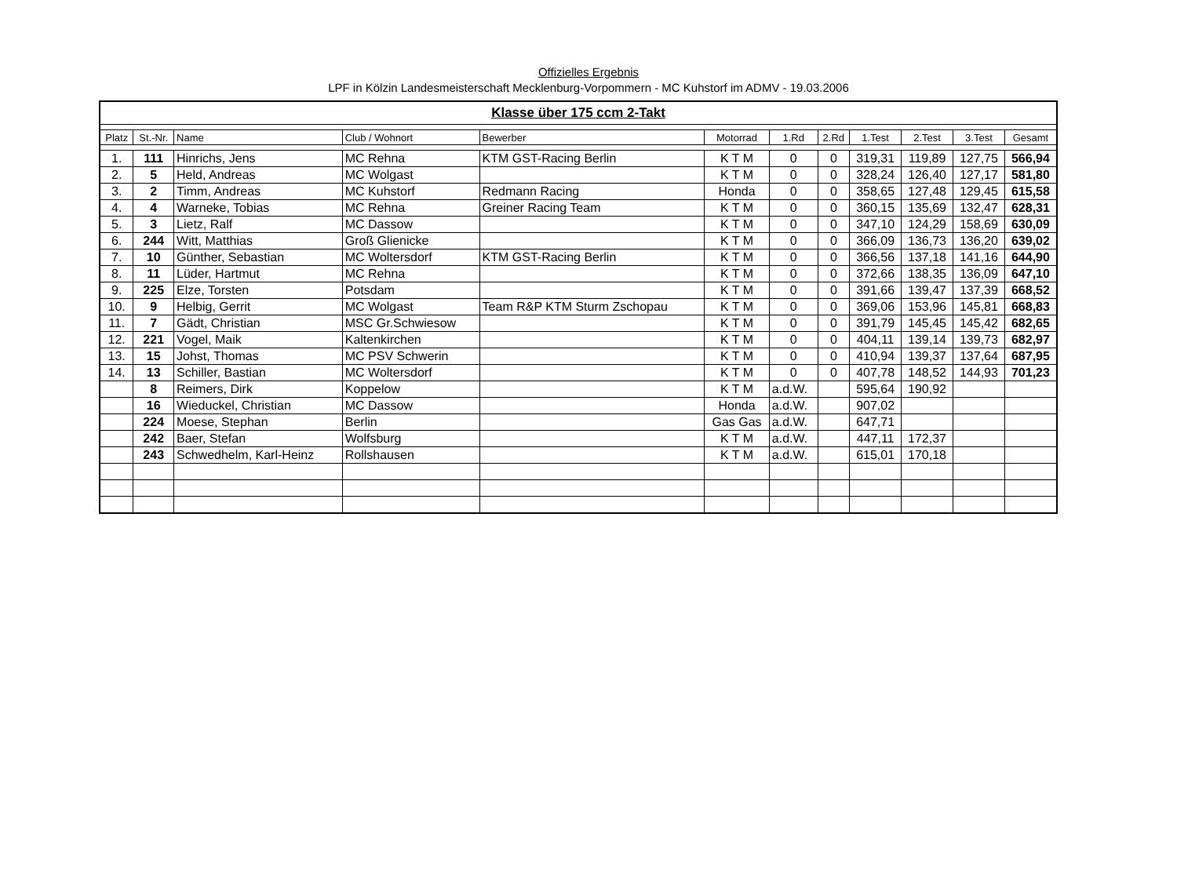Offizielles Ergebnis
LPF in Kölzin Landesmeisterschaft Mecklenburg-Vorpommern - MC Kuhstorf im ADMV - 19.03.2006
| Klasse über 175 ccm 2-Takt | | | | | | | | | | | |
| Platz | St.-Nr. | Name | Club / Wohnort | Bewerber | Motorrad | 1.Rd | 2.Rd | 1.Test | 2.Test | 3.Test | Gesamt |
| 1. | 111 | Hinrichs, Jens | MC Rehna | KTM GST-Racing Berlin | K T M | 0 | 0 | 319,31 | 119,89 | 127,75 | 566,94 |
| 2. | 5 | Held, Andreas | MC Wolgast | | K T M | 0 | 0 | 328,24 | 126,40 | 127,17 | 581,80 |
| 3. | 2 | Timm, Andreas | MC Kuhstorf | Redmann Racing | Honda | 0 | 0 | 358,65 | 127,48 | 129,45 | 615,58 |
| 4. | 4 | Warneke, Tobias | MC Rehna | Greiner Racing Team | K T M | 0 | 0 | 360,15 | 135,69 | 132,47 | 628,31 |
| 5. | 3 | Lietz, Ralf | MC Dassow | | K T M | 0 | 0 | 347,10 | 124,29 | 158,69 | 630,09 |
| 6. | 244 | Witt, Matthias | Groß Glienicke | | K T M | 0 | 0 | 366,09 | 136,73 | 136,20 | 639,02 |
| 7. | 10 | Günther, Sebastian | MC Woltersdorf | KTM GST-Racing Berlin | K T M | 0 | 0 | 366,56 | 137,18 | 141,16 | 644,90 |
| 8. | 11 | Lüder, Hartmut | MC Rehna | | K T M | 0 | 0 | 372,66 | 138,35 | 136,09 | 647,10 |
| 9. | 225 | Elze, Torsten | Potsdam | | K T M | 0 | 0 | 391,66 | 139,47 | 137,39 | 668,52 |
| 10. | 9 | Helbig, Gerrit | MC Wolgast | Team R&P KTM Sturm Zschopau | K T M | 0 | 0 | 369,06 | 153,96 | 145,81 | 668,83 |
| 11. | 7 | Gädt, Christian | MSC Gr.Schwiesow | | K T M | 0 | 0 | 391,79 | 145,45 | 145,42 | 682,65 |
| 12. | 221 | Vogel, Maik | Kaltenkirchen | | K T M | 0 | 0 | 404,11 | 139,14 | 139,73 | 682,97 |
| 13. | 15 | Johst, Thomas | MC PSV Schwerin | | K T M | 0 | 0 | 410,94 | 139,37 | 137,64 | 687,95 |
| 14. | 13 | Schiller, Bastian | MC Woltersdorf | | K T M | 0 | 0 | 407,78 | 148,52 | 144,93 | 701,23 |
| | 8 | Reimers, Dirk | Koppelow | | K T M | a.d.W. | | 595,64 | 190,92 | | |
| | 16 | Wieduckel, Christian | MC Dassow | | Honda | a.d.W. | | 907,02 | | | |
| | 224 | Moese, Stephan | Berlin | | Gas Gas | a.d.W. | | 647,71 | | | |
| | 242 | Baer, Stefan | Wolfsburg | | K T M | a.d.W. | | 447,11 | 172,37 | | |
| | 243 | Schwedhelm, Karl-Heinz | Rollshausen | | K T M | a.d.W. | | 615,01 | 170,18 | | |